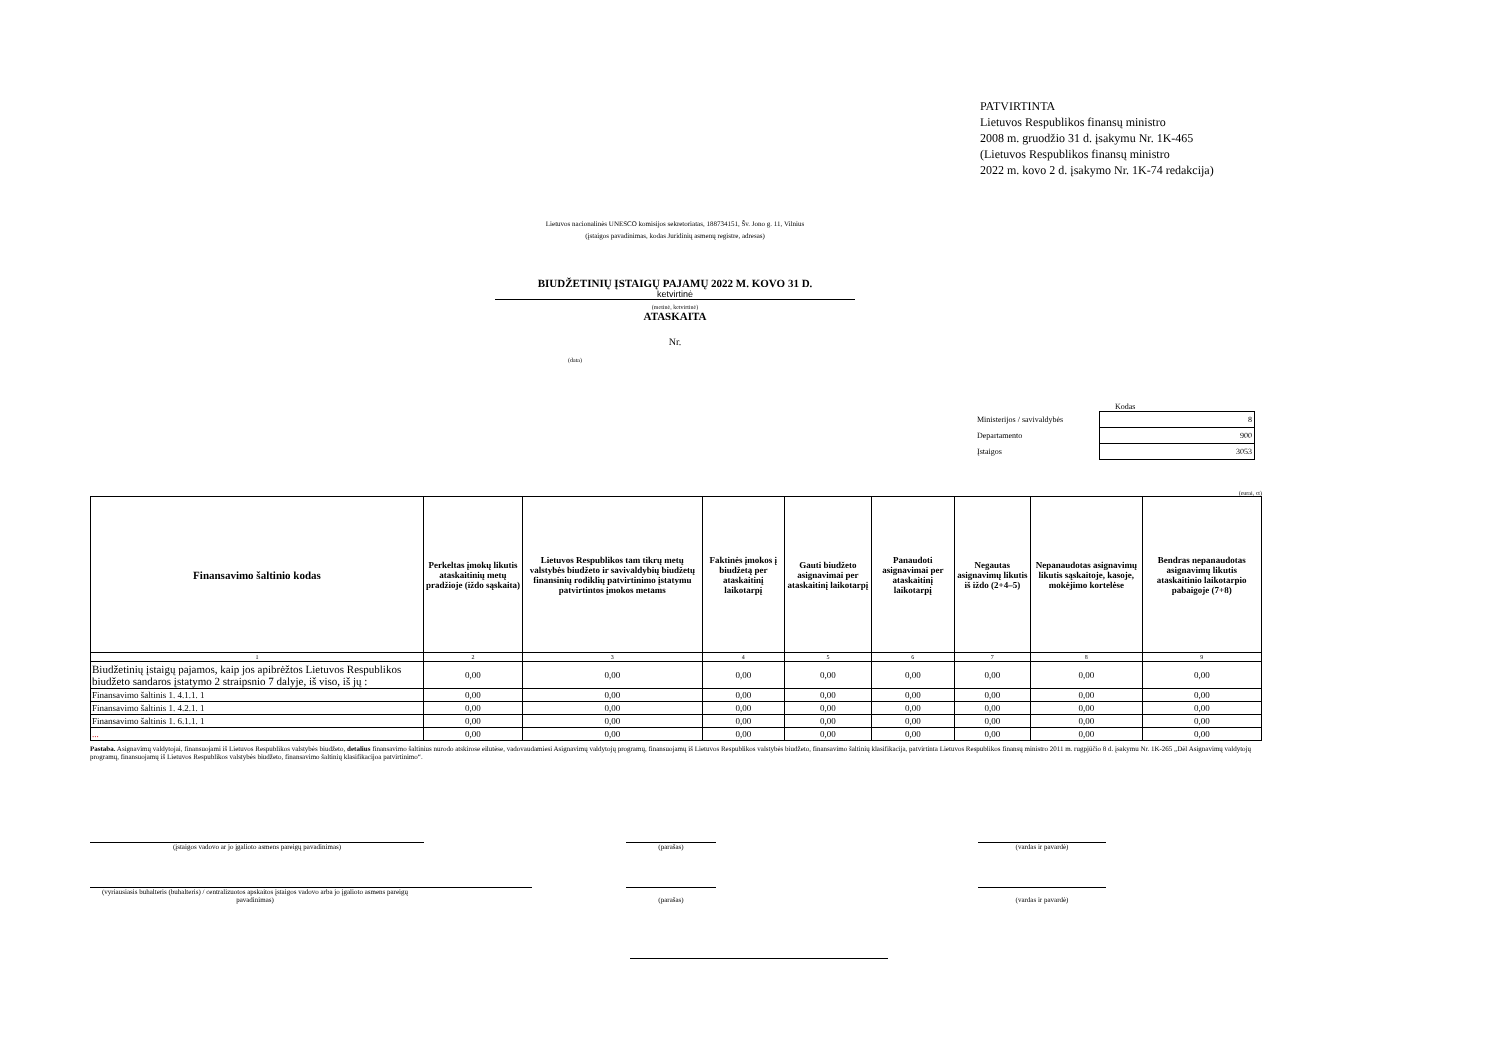PATVIRTINTA
Lietuvos Respublikos finansų ministro
2008 m. gruodžio 31 d. įsakymu Nr. 1K-465
(Lietuvos Respublikos finansų ministro
2022 m. kovo 2 d. įsakymo Nr. 1K-74 redakcija)
Lietuvos nacionalinės UNESCO komisijos sekretoriatas, 188734151, Šv. Jono g. 11, Vilnius
(įstaigos pavadinimas, kodas Juridinių asmenų registre, adresas)
BIUDŽETINIŲ ĮSTAIGŲ PAJAMŲ 2022 M. KOVO 31 D.
ketvirtinė
(metinė, ketvirtinė)
ATASKAITA
Nr.
(data)
Kodas
| Ministerijos / savivaldybės | 8 |
| Departamento | 900 |
| Įstaigos | 3053 |
(eurai, ct)
| Finansavimo šaltinio kodas | Perkeltas įmokų likutis ataskaitinių metų pradžioje (iždo sąskaita) | Lietuvos Respublikos tam tikrų metų valstybės biudžeto ir savivaldybių biudžetų finansinių rodiklių patvirtinimo įstatymu patvirtintos įmokos metams | Faktinės įmokos į biudžetą per ataskaitinį laikotarpį | Gauti biudžeto asignavimai per ataskaitinį laikotarpį | Panaudoti asignavimai per ataskaitinį laikotarpį | Negautas asignavimų likutis iš iždo (2+4–5) | Nepanaudotas asignavimų likutis sąskaitoje, kasoje, mokėjimo kortelėse | Bendras nepanaudotas asignavimų likutis ataskaitinio laikotarpio pabaigoje (7+8) |
| --- | --- | --- | --- | --- | --- | --- | --- | --- |
| 1 | 2 | 3 | 4 | 5 | 6 | 7 | 8 | 9 |
| Biudžetinių įstaigų pajamos, kaip jos apibrėžtos Lietuvos Respublikos biudžeto sandaros įstatymo 2 straipsnio 7 dalyje, iš viso, iš jų : | 0,00 | 0,00 | 0,00 | 0,00 | 0,00 | 0,00 | 0,00 | 0,00 |
| Finansavimo šaltinis 1. 4.1.1. 1 | 0,00 | 0,00 | 0,00 | 0,00 | 0,00 | 0,00 | 0,00 | 0,00 |
| Finansavimo šaltinis 1. 4.2.1. 1 | 0,00 | 0,00 | 0,00 | 0,00 | 0,00 | 0,00 | 0,00 | 0,00 |
| Finansavimo šaltinis 1. 6.1.1. 1 | 0,00 | 0,00 | 0,00 | 0,00 | 0,00 | 0,00 | 0,00 | 0,00 |
| ... | 0,00 | 0,00 | 0,00 | 0,00 | 0,00 | 0,00 | 0,00 | 0,00 |
Pastaba. Asignavimų valdytojai, finansuojami iš Lietuvos Respublikos valstybės biudžeto, detalius finansavimo šaltinius nurodo atskirose eilutėse, vadovaudamiesi Asignavimų valdytojų programų, finansuojamų iš Lietuvos Respublikos valstybės biudžeto, finansavimo šaltinių klasifikacija, patvirtinta Lietuvos Respublikos finansų ministro 2011 m. rugpjūčio 8 d. įsakymu Nr. 1K-265 „Dėl Asignavimų valdytojų programų, finansuojamų iš Lietuvos Respublikos valstybės biudžeto, finansavimo šaltinių klasifikacijoa patvirtinimo“.
(įstaigos vadovo ar jo įgalioto asmens pareigų pavadinimas) (parašas) (vardas ir pavardė)
(vyriausiasis buhalteris (buhalteris) / centralizuotos apskaitos įstaigos vadovo arba jo įgalioto asmens pareigų pavadinimas)
(parašas)
(vardas ir pavardė)